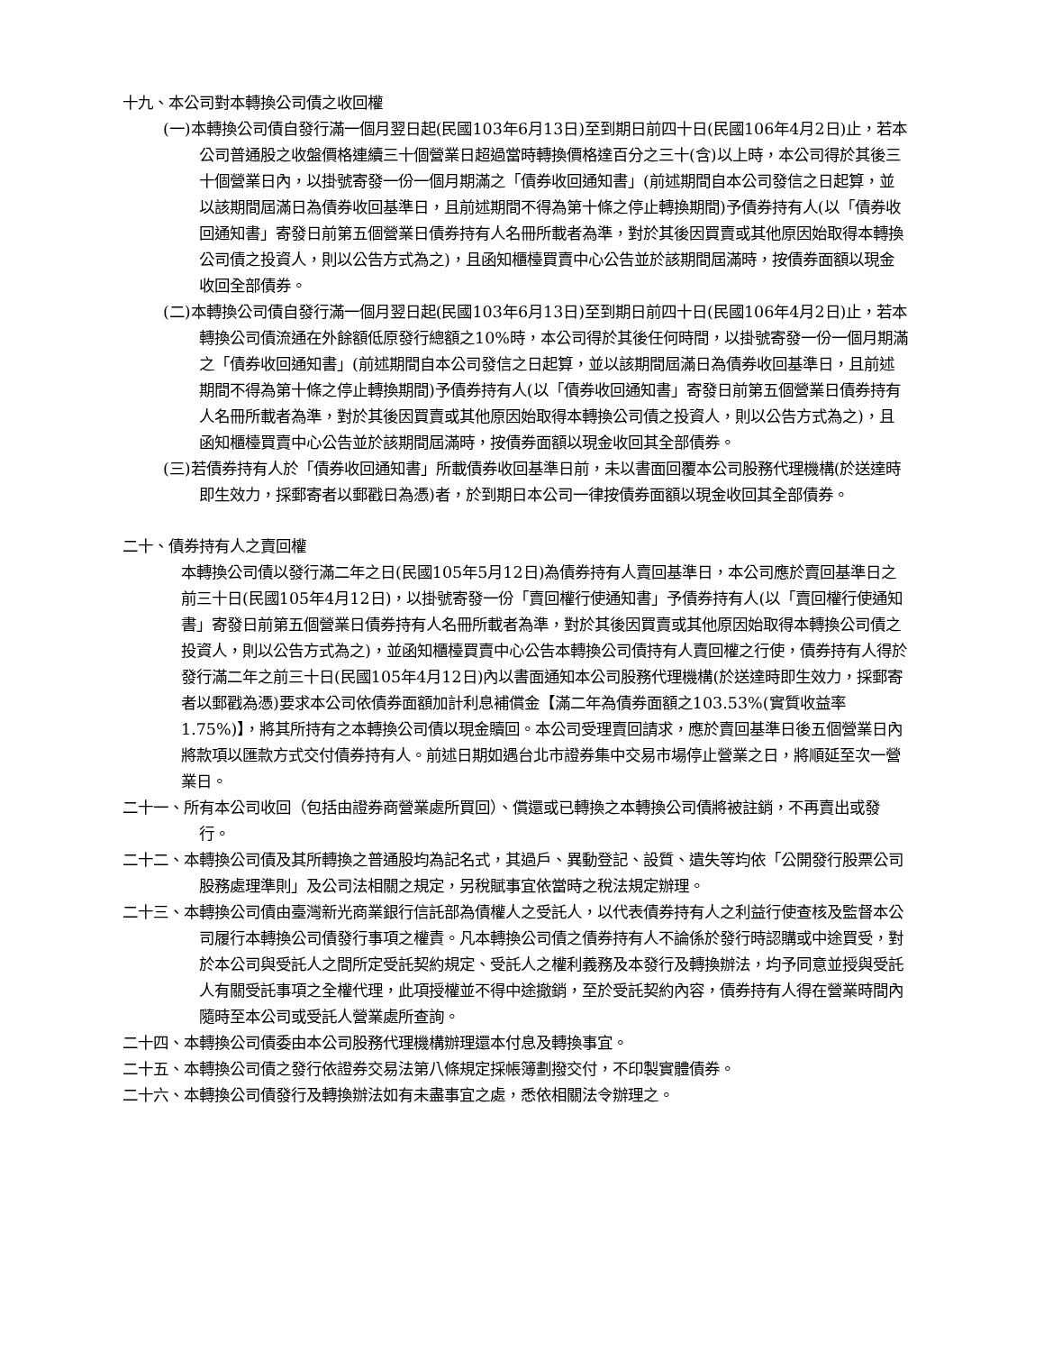十九、本公司對本轉換公司債之收回權
(一)本轉換公司債自發行滿一個月翌日起(民國103年6月13日)至到期日前四十日(民國106年4月2日)止，若本公司普通股之收盤價格連續三十個營業日超過當時轉換價格達百分之三十(含)以上時，本公司得於其後三十個營業日內，以掛號寄發一份一個月期滿之「債券收回通知書」(前述期間自本公司發信之日起算，並以該期間屆滿日為債券收回基準日，且前述期間不得為第十條之停止轉換期間)予債券持有人(以「債券收回通知書」寄發日前第五個營業日債券持有人名冊所載者為準，對於其後因買賣或其他原因始取得本轉換公司債之投資人，則以公告方式為之)，且函知櫃檯買賣中心公告並於該期間屆滿時，按債券面額以現金收回全部債券。
(二)本轉換公司債自發行滿一個月翌日起(民國103年6月13日)至到期日前四十日(民國106年4月2日)止，若本轉換公司債流通在外餘額低原發行總額之10%時，本公司得於其後任何時間，以掛號寄發一份一個月期滿之「債券收回通知書」(前述期間自本公司發信之日起算，並以該期間屆滿日為債券收回基準日，且前述期間不得為第十條之停止轉換期間)予債券持有人(以「債券收回通知書」寄發日前第五個營業日債券持有人名冊所載者為準，對於其後因買賣或其他原因始取得本轉換公司債之投資人，則以公告方式為之)，且函知櫃檯買賣中心公告並於該期間屆滿時，按債券面額以現金收回其全部債券。
(三)若債券持有人於「債券收回通知書」所載債券收回基準日前，未以書面回覆本公司股務代理機構(於送達時即生效力，採郵寄者以郵戳日為憑)者，於到期日本公司一律按債券面額以現金收回其全部債券。
二十、債券持有人之賣回權
本轉換公司債以發行滿二年之日(民國105年5月12日)為債券持有人賣回基準日，本公司應於賣回基準日之前三十日(民國105年4月12日)，以掛號寄發一份「賣回權行使通知書」予債券持有人(以「賣回權行使通知書」寄發日前第五個營業日債券持有人名冊所載者為準，對於其後因買賣或其他原因始取得本轉換公司債之投資人，則以公告方式為之)，並函知櫃檯買賣中心公告本轉換公司債持有人賣回權之行使，債券持有人得於發行滿二年之前三十日(民國105年4月12日)內以書面通知本公司股務代理機構(於送達時即生效力，採郵寄者以郵戳為憑)要求本公司依債券面額加計利息補償金【滿二年為債券面額之103.53%(實質收益率1.75%)】，將其所持有之本轉換公司債以現金贖回。本公司受理賣回請求，應於賣回基準日後五個營業日內將款項以匯款方式交付債券持有人。前述日期如遇台北市證券集中交易市場停止營業之日，將順延至次一營業日。
二十一、所有本公司收回（包括由證券商營業處所買回）、償還或已轉換之本轉換公司債將被註銷，不再賣出或發行。
二十二、本轉換公司債及其所轉換之普通股均為記名式，其過戶、異動登記、設質、遺失等均依「公開發行股票公司股務處理準則」及公司法相關之規定，另稅賦事宜依當時之稅法規定辦理。
二十三、本轉換公司債由臺灣新光商業銀行信託部為債權人之受託人，以代表債券持有人之利益行使查核及監督本公司履行本轉換公司債發行事項之權責。凡本轉換公司債之債券持有人不論係於發行時認購或中途買受，對於本公司與受託人之間所定受託契約規定、受託人之權利義務及本發行及轉換辦法，均予同意並授與受託人有關受託事項之全權代理，此項授權並不得中途撤銷，至於受託契約內容，債券持有人得在營業時間內隨時至本公司或受託人營業處所查詢。
二十四、本轉換公司債委由本公司股務代理機構辦理還本付息及轉換事宜。
二十五、本轉換公司債之發行依證券交易法第八條規定採帳簿劃撥交付，不印製實體債券。
二十六、本轉換公司債發行及轉換辦法如有未盡事宜之處，悉依相關法令辦理之。